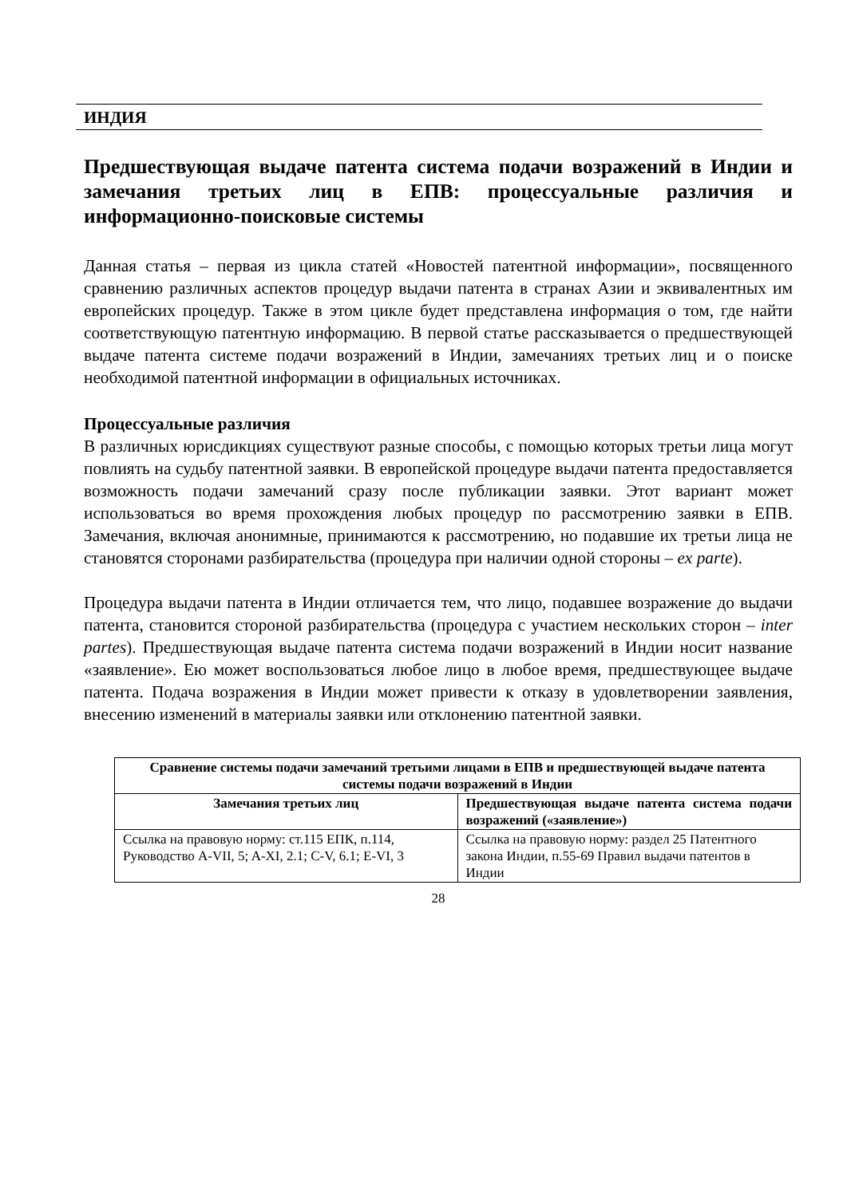ИНДИЯ
Предшествующая выдаче патента система подачи возражений в Индии и замечания третьих лиц в ЕПВ: процессуальные различия и информационно-поисковые системы
Данная статья – первая из цикла статей «Новостей патентной информации», посвященного сравнению различных аспектов процедур выдачи патента в странах Азии и эквивалентных им европейских процедур. Также в этом цикле будет представлена информация о том, где найти соответствующую патентную информацию. В первой статье рассказывается о предшествующей выдаче патента системе подачи возражений в Индии, замечаниях третьих лиц и о поиске необходимой патентной информации в официальных источниках.
Процессуальные различия
В различных юрисдикциях существуют разные способы, с помощью которых третьи лица могут повлиять на судьбу патентной заявки. В европейской процедуре выдачи патента предоставляется возможность подачи замечаний сразу после публикации заявки. Этот вариант может использоваться во время прохождения любых процедур по рассмотрению заявки в ЕПВ. Замечания, включая анонимные, принимаются к рассмотрению, но подавшие их третьи лица не становятся сторонами разбирательства (процедура при наличии одной стороны – ex parte).
Процедура выдачи патента в Индии отличается тем, что лицо, подавшее возражение до выдачи патента, становится стороной разбирательства (процедура с участием нескольких сторон – inter partes). Предшествующая выдаче патента система подачи возражений в Индии носит название «заявление». Ею может воспользоваться любое лицо в любое время, предшествующее выдаче патента. Подача возражения в Индии может привести к отказу в удовлетворении заявления, внесению изменений в материалы заявки или отклонению патентной заявки.
| Сравнение системы подачи замечаний третьими лицами в ЕПВ и предшествующей выдаче патента системы подачи возражений в Индии | |
| --- | --- |
| Замечания третьих лиц | Предшествующая выдаче патента система подачи возражений («заявление») |
| Ссылка на правовую норму: ст.115 ЕПК, п.114, Руководство A-VII, 5; A-XI, 2.1; C-V, 6.1; E-VI, 3 | Ссылка на правовую норму: раздел 25 Патентного закона Индии, п.55-69 Правил выдачи патентов в Индии |
28